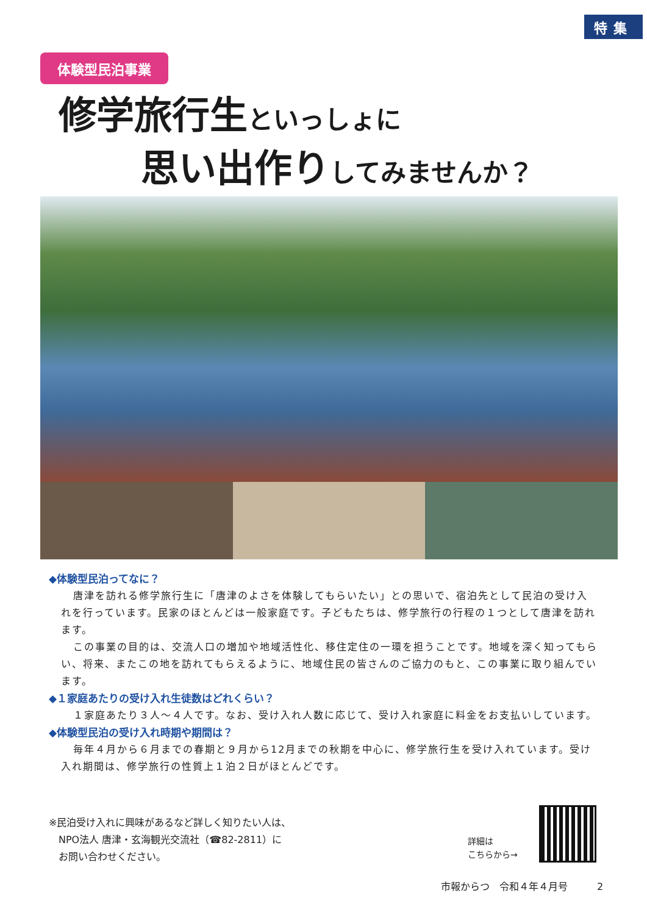特集
体験型民泊事業
修学旅行生といっしょに
思い出作りしてみませんか？
◆体験型民泊ってなに？
唐津を訪れる修学旅行生に「唐津のよさを体験してもらいたい」との思いで、宿泊先として民泊の受け入れを行っています。民家のほとんどは一般家庭です。子どもたちは、修学旅行の行程の１つとして唐津を訪れます。
この事業の目的は、交流人口の増加や地域活性化、移住定住の一環を担うことです。地域を深く知ってもらい、将来、またこの地を訪れてもらえるように、地域住民の皆さんのご協力のもと、この事業に取り組んでいます。
◆１家庭あたりの受け入れ生徒数はどれくらい？
１家庭あたり３人～４人です。なお、受け入れ人数に応じて、受け入れ家庭に料金をお支払いしています。
◆体験型民泊の受け入れ時期や期間は？
毎年４月から６月までの春期と９月から12月までの秋期を中心に、修学旅行生を受け入れています。受け入れ期間は、修学旅行の性質上１泊２日がほとんどです。
※民泊受け入れに興味があるなど詳しく知りたい人は、
　NPO法人 唐津・玄海観光交流社（☎82-2811）に
　お問い合わせください。
詳細は
こちらから→
市報からつ　令和４年４月号　　　2